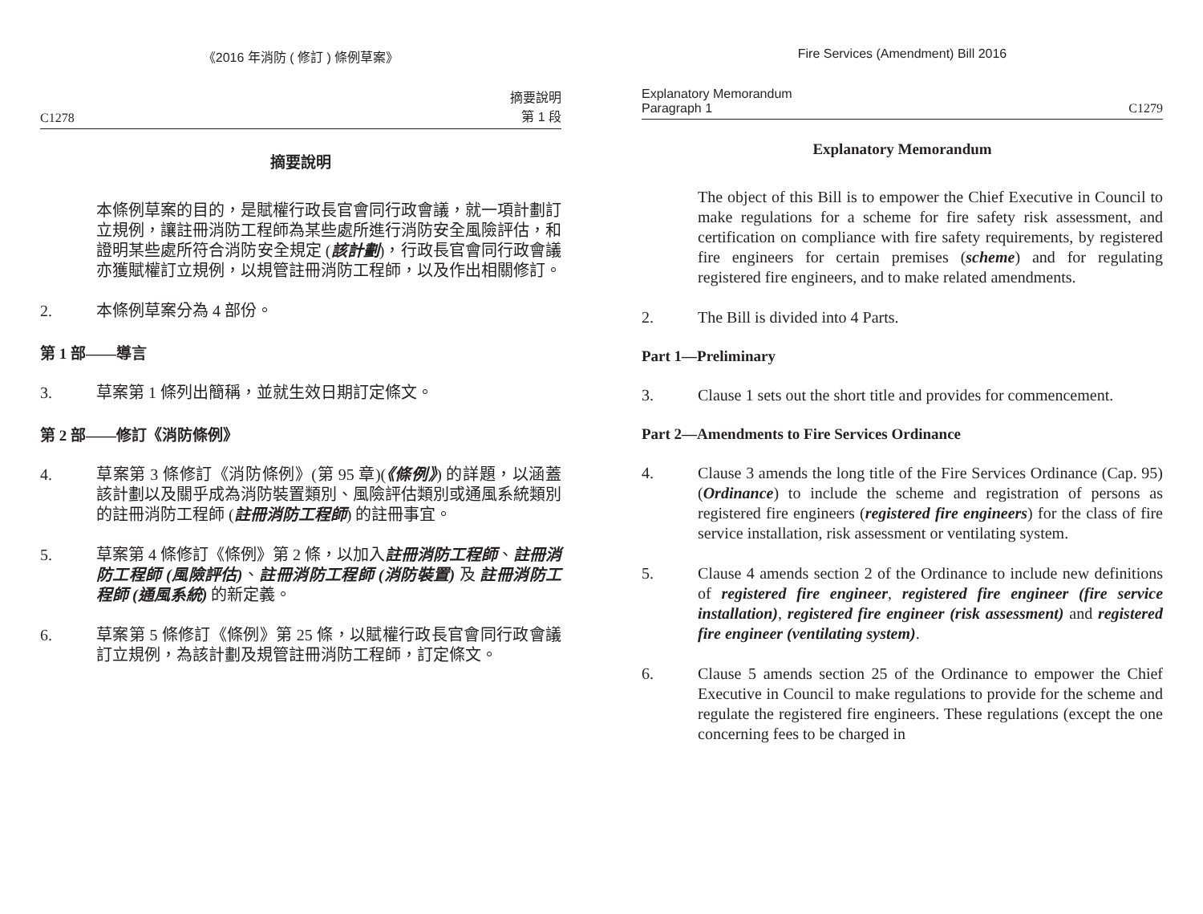《2016 年消防 ( 修訂 ) 條例草案》
C1278 摘要說明
第 1 段
摘要說明
本條例草案的目的，是賦權行政長官會同行政會議，就一項計劃訂立規例，讓註冊消防工程師為某些處所進行消防安全風險評估，和證明某些處所符合消防安全規定 (該計劃)，行政長官會同行政會議亦獲賦權訂立規例，以規管註冊消防工程師，以及作出相關修訂。
2. 本條例草案分為 4 部份。
第 1 部——導言
3. 草案第 1 條列出簡稱，並就生效日期訂定條文。
第 2 部——修訂《消防條例》
4. 草案第 3 條修訂《消防條例》(第 95 章)(《條例》) 的詳題，以涵蓋該計劃以及關乎成為消防裝置類別、風險評估類別或通風系統類別的註冊消防工程師 (註冊消防工程師) 的註冊事宜。
5. 草案第 4 條修訂《條例》第 2 條，以加入註冊消防工程師、註冊消防工程師 (風險評估)、註冊消防工程師 (消防裝置) 及 註冊消防工程師 (通風系統) 的新定義。
6. 草案第 5 條修訂《條例》第 25 條，以賦權行政長官會同行政會議訂立規例，為該計劃及規管註冊消防工程師，訂定條文。
Fire Services (Amendment) Bill 2016
Explanatory Memorandum
Paragraph 1 C1279
Explanatory Memorandum
The object of this Bill is to empower the Chief Executive in Council to make regulations for a scheme for fire safety risk assessment, and certification on compliance with fire safety requirements, by registered fire engineers for certain premises (scheme) and for regulating registered fire engineers, and to make related amendments.
2. The Bill is divided into 4 Parts.
Part 1—Preliminary
3. Clause 1 sets out the short title and provides for commencement.
Part 2—Amendments to Fire Services Ordinance
4. Clause 3 amends the long title of the Fire Services Ordinance (Cap. 95) (Ordinance) to include the scheme and registration of persons as registered fire engineers (registered fire engineers) for the class of fire service installation, risk assessment or ventilating system.
5. Clause 4 amends section 2 of the Ordinance to include new definitions of registered fire engineer, registered fire engineer (fire service installation), registered fire engineer (risk assessment) and registered fire engineer (ventilating system).
6. Clause 5 amends section 25 of the Ordinance to empower the Chief Executive in Council to make regulations to provide for the scheme and regulate the registered fire engineers. These regulations (except the one concerning fees to be charged in